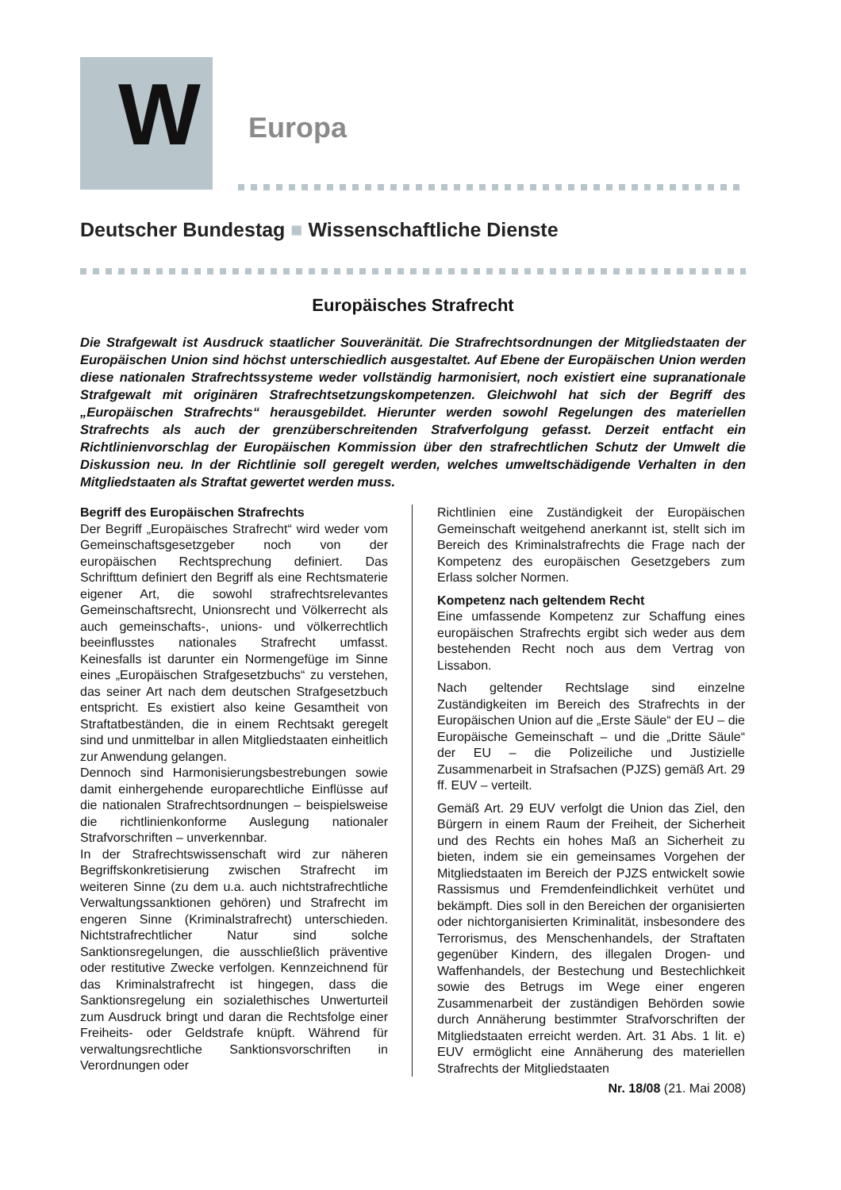W
Europa
Deutscher Bundestag ■ Wissenschaftliche Dienste
Europäisches Strafrecht
Die Strafgewalt ist Ausdruck staatlicher Souveränität. Die Strafrechtsordnungen der Mitgliedstaaten der Europäischen Union sind höchst unterschiedlich ausgestaltet. Auf Ebene der Europäischen Union werden diese nationalen Strafrechtssysteme weder vollständig harmonisiert, noch existiert eine supranationale Strafgewalt mit originären Strafrechtsetzungskompetenzen. Gleichwohl hat sich der Begriff des „Europäischen Strafrechts“ herausgebildet. Hierunter werden sowohl Regelungen des materiellen Strafrechts als auch der grenzüberschreitenden Strafverfolgung gefasst. Derzeit entfacht ein Richtlinienvorschlag der Europäischen Kommission über den strafrechtlichen Schutz der Umwelt die Diskussion neu. In der Richtlinie soll geregelt werden, welches umweltschädigende Verhalten in den Mitgliedstaaten als Straftat gewertet werden muss.
Begriff des Europäischen Strafrechts
Der Begriff „Europäisches Strafrecht“ wird weder vom Gemeinschaftsgesetzgeber noch von der europäischen Rechtsprechung definiert. Das Schrifttum definiert den Begriff als eine Rechtsmaterie eigener Art, die sowohl strafrechtsrelevantes Gemeinschaftsrecht, Unionsrecht und Völkerrecht als auch gemeinschafts-, unions- und völkerrechtlich beeinflusstes nationales Strafrecht umfasst. Keinesfalls ist darunter ein Normengefüge im Sinne eines „Europäischen Strafgesetzbuchs“ zu verstehen, das seiner Art nach dem deutschen Strafgesetzbuch entspricht. Es existiert also keine Gesamtheit von Straftatbeständen, die in einem Rechtsakt geregelt sind und unmittelbar in allen Mitgliedstaaten einheitlich zur Anwendung gelangen.
Dennoch sind Harmonisierungsbestrebungen sowie damit einhergehende europarechtliche Einflüsse auf die nationalen Strafrechtsordnungen – beispielsweise die richtlinienkonforme Auslegung nationaler Strafvorschriften – unverkennbar.
In der Strafrechtswissenschaft wird zur näheren Begriffskonkretisierung zwischen Strafrecht im weiteren Sinne (zu dem u.a. auch nichtstrafrechtliche Verwaltungssanktionen gehören) und Strafrecht im engeren Sinne (Kriminalstrafrecht) unterschieden. Nichtstrafrechtlicher Natur sind solche Sanktionsregelungen, die ausschließlich präventive oder restitutive Zwecke verfolgen. Kennzeichnend für das Kriminalstrafrecht ist hingegen, dass die Sanktionsregelung ein sozialethisches Unwerturteil zum Ausdruck bringt und daran die Rechtsfolge einer Freiheits- oder Geldstrafe knüpft. Während für verwaltungsrechtliche Sanktionsvorschriften in Verordnungen oder
Richtlinien eine Zuständigkeit der Europäischen Gemeinschaft weitgehend anerkannt ist, stellt sich im Bereich des Kriminalstrafrechts die Frage nach der Kompetenz des europäischen Gesetzgebers zum Erlass solcher Normen.
Kompetenz nach geltendem Recht
Eine umfassende Kompetenz zur Schaffung eines europäischen Strafrechts ergibt sich weder aus dem bestehenden Recht noch aus dem Vertrag von Lissabon.
Nach geltender Rechtslage sind einzelne Zuständigkeiten im Bereich des Strafrechts in der Europäischen Union auf die „Erste Säule“ der EU – die Europäische Gemeinschaft – und die „Dritte Säule“ der EU – die Polizeiliche und Justizielle Zusammenarbeit in Strafsachen (PJZS) gemäß Art. 29 ff. EUV – verteilt.
Gemäß Art. 29 EUV verfolgt die Union das Ziel, den Bürgern in einem Raum der Freiheit, der Sicherheit und des Rechts ein hohes Maß an Sicherheit zu bieten, indem sie ein gemeinsames Vorgehen der Mitgliedstaaten im Bereich der PJZS entwickelt sowie Rassismus und Fremdenfeindlichkeit verhütet und bekämpft. Dies soll in den Bereichen der organisierten oder nichtorganisierten Kriminalität, insbesondere des Terrorismus, des Menschenhandels, der Straftaten gegenüber Kindern, des illegalen Drogen- und Waffenhandels, der Bestechung und Bestechlichkeit sowie des Betrugs im Wege einer engeren Zusammenarbeit der zuständigen Behörden sowie durch Annäherung bestimmter Strafvorschriften der Mitgliedstaaten erreicht werden. Art. 31 Abs. 1 lit. e) EUV ermöglicht eine Annäherung des materiellen Strafrechts der Mitgliedstaaten
Nr. 18/08 (21. Mai 2008)